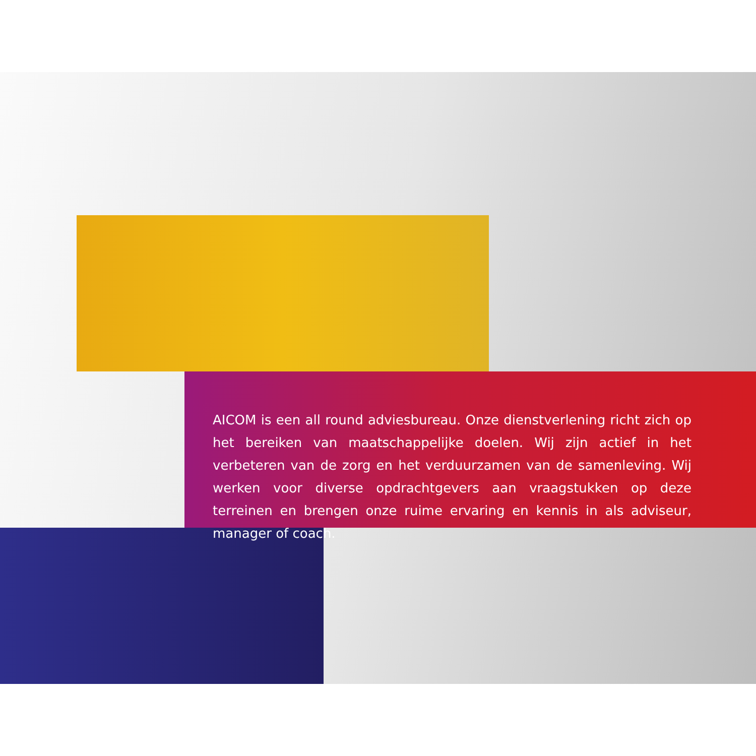AICOM is een all round adviesbureau. Onze dienstverlening richt zich op het bereiken van maatschappelijke doelen. Wij zijn actief in het verbeteren van de zorg en het verduurzamen van de samenleving. Wij werken voor diverse opdrachtgevers aan vraagstukken op deze terreinen en brengen onze ruime ervaring en kennis in als adviseur, manager of coach.